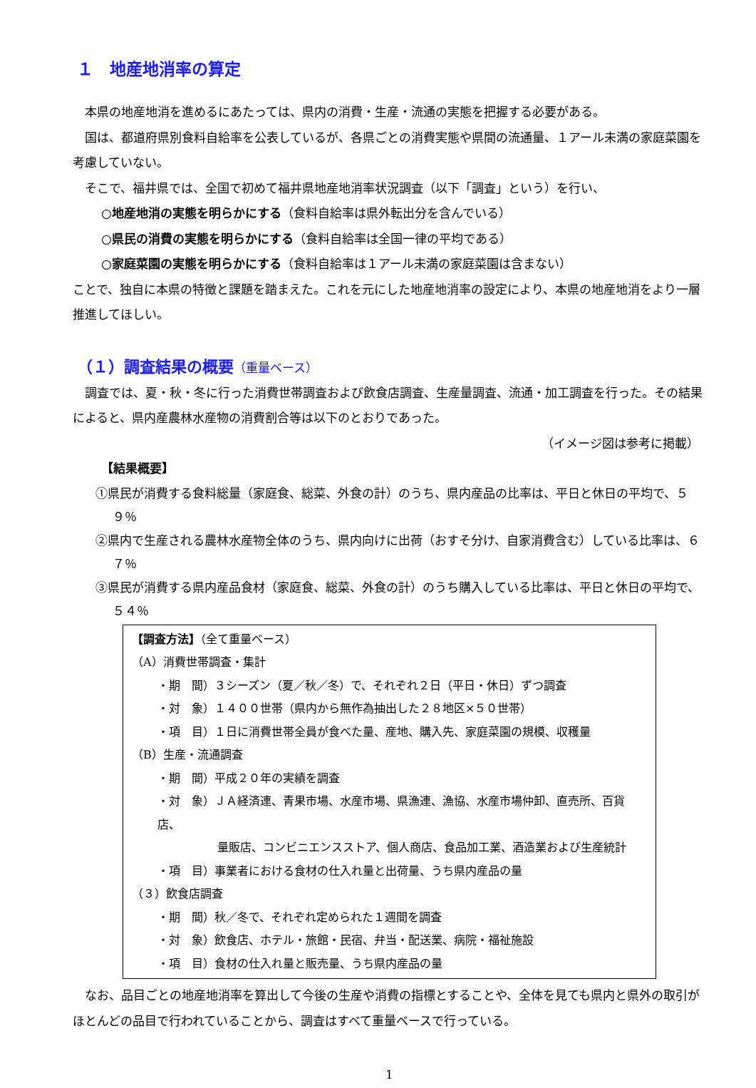１　地産地消率の算定
本県の地産地消を進めるにあたっては、県内の消費・生産・流通の実態を把握する必要がある。
国は、都道府県別食料自給率を公表しているが、各県ごとの消費実態や県間の流通量、１アール未満の家庭菜園を考慮していない。
そこで、福井県では、全国で初めて福井県地産地消率状況調査（以下「調査」という）を行い、
○地産地消の実態を明らかにする（食料自給率は県外転出分を含んでいる）
○県民の消費の実態を明らかにする（食料自給率は全国一律の平均である）
○家庭菜園の実態を明らかにする（食料自給率は１アール未満の家庭菜園は含まない）
ことで、独自に本県の特徴と課題を踏まえた。これを元にした地産地消率の設定により、本県の地産地消をより一層推進してほしい。
（１）調査結果の概要（重量ベース）
調査では、夏・秋・冬に行った消費世帯調査および飲食店調査、生産量調査、流通・加工調査を行った。その結果によると、県内産農林水産物の消費割合等は以下のとおりであった。
（イメージ図は参考に掲載）
【結果概要】
①県民が消費する食料総量（家庭食、総菜、外食の計）のうち、県内産品の比率は、平日と休日の平均で、５９％
②県内で生産される農林水産物全体のうち、県内向けに出荷（おすそ分け、自家消費含む）している比率は、６７％
③県民が消費する県内産品食材（家庭食、総菜、外食の計）のうち購入している比率は、平日と休日の平均で、５４％
【調査方法】（全て重量ベース）
（A）消費世帯調査・集計
・期　間）３シーズン（夏／秋／冬）で、それぞれ２日（平日・休日）ずつ調査
・対　象）１４００世帯（県内から無作為抽出した２８地区×５０世帯）
・項　目）１日に消費世帯全員が食べた量、産地、購入先、家庭菜園の規模、収穫量
（B）生産・流通調査
・期　間）平成２０年の実績を調査
・対　象）ＪＡ経済連、青果市場、水産市場、県漁連、漁協、水産市場仲卸、直売所、百貨店、
量販店、コンビニエンスストア、個人商店、食品加工業、酒造業および生産統計
・項　目）事業者における食材の仕入れ量と出荷量、うち県内産品の量
（３）飲食店調査
・期　間）秋／冬で、それぞれ定められた１週間を調査
・対　象）飲食店、ホテル・旅館・民宿、弁当・配送業、病院・福祉施設
・項　目）食材の仕入れ量と販売量、うち県内産品の量
なお、品目ごとの地産地消率を算出して今後の生産や消費の指標とすることや、全体を見ても県内と県外の取引がほとんどの品目で行われていることから、調査はすべて重量ベースで行っている。
1